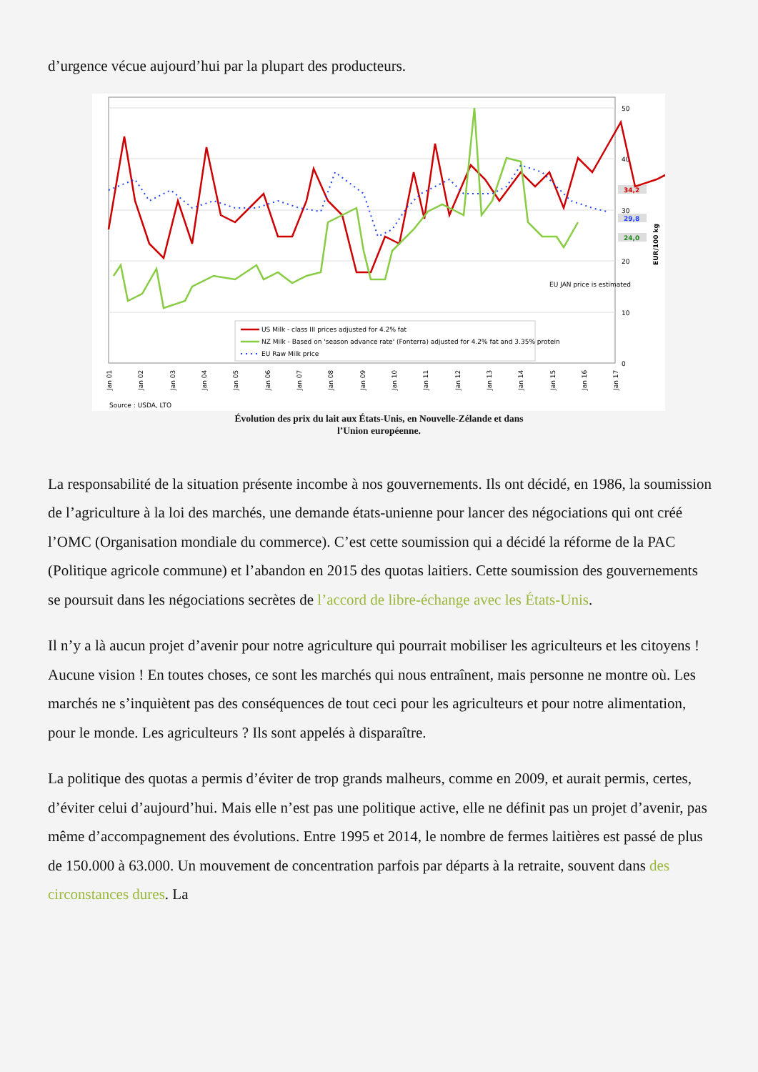d’urgence vécue aujourd’hui par la plupart des producteurs.
50
40
30
20
10
0
34,2
29,8
24,0
EUR/100 kg
EU JAN price is estimated
US Milk - class III prices adjusted for 4.2% fat
NZ Milk - Based on 'season advance rate' (Fonterra) adjusted for 4.2% fat and 3.35% protein
EU Raw Milk price
Jan 01
Jan 02
Jan 03
Jan 04
Jan 05
Jan 06
Jan 07
Jan 08
Jan 09
Jan 10
Jan 11
Jan 12
Jan 13
Jan 14
Jan 15
Jan 16
Jan 17
Source : USDA, LTO
Évolution des prix du lait aux États-Unis, en Nouvelle-Zélande et dans
l’Union européenne.
La responsabilité de la situation présente incombe à nos gouvernements. Ils ont décidé, en 1986, la soumission de l’agriculture à la loi des marchés, une demande états-unienne pour lancer des négociations qui ont créé l’OMC (Organisation mondiale du commerce). C’est cette soumission qui a décidé la réforme de la PAC (Politique agricole commune) et l’abandon en 2015 des quotas laitiers. Cette soumission des gouvernements se poursuit dans les négociations secrètes de l’accord de libre-échange avec les États-Unis.
Il n’y a là aucun projet d’avenir pour notre agriculture qui pourrait mobiliser les agriculteurs et les citoyens ! Aucune vision ! En toutes choses, ce sont les marchés qui nous entraînent, mais personne ne montre où. Les marchés ne s’inquiètent pas des conséquences de tout ceci pour les agriculteurs et pour notre alimentation, pour le monde. Les agriculteurs ? Ils sont appelés à disparaître.
La politique des quotas a permis d’éviter de trop grands malheurs, comme en 2009, et aurait permis, certes, d’éviter celui d’aujourd’hui. Mais elle n’est pas une politique active, elle ne définit pas un projet d’avenir, pas même d’accompagnement des évolutions. Entre 1995 et 2014, le nombre de fermes laitières est passé de plus de 150.000 à 63.000. Un mouvement de concentration parfois par départs à la retraite, souvent dans des circonstances dures. La